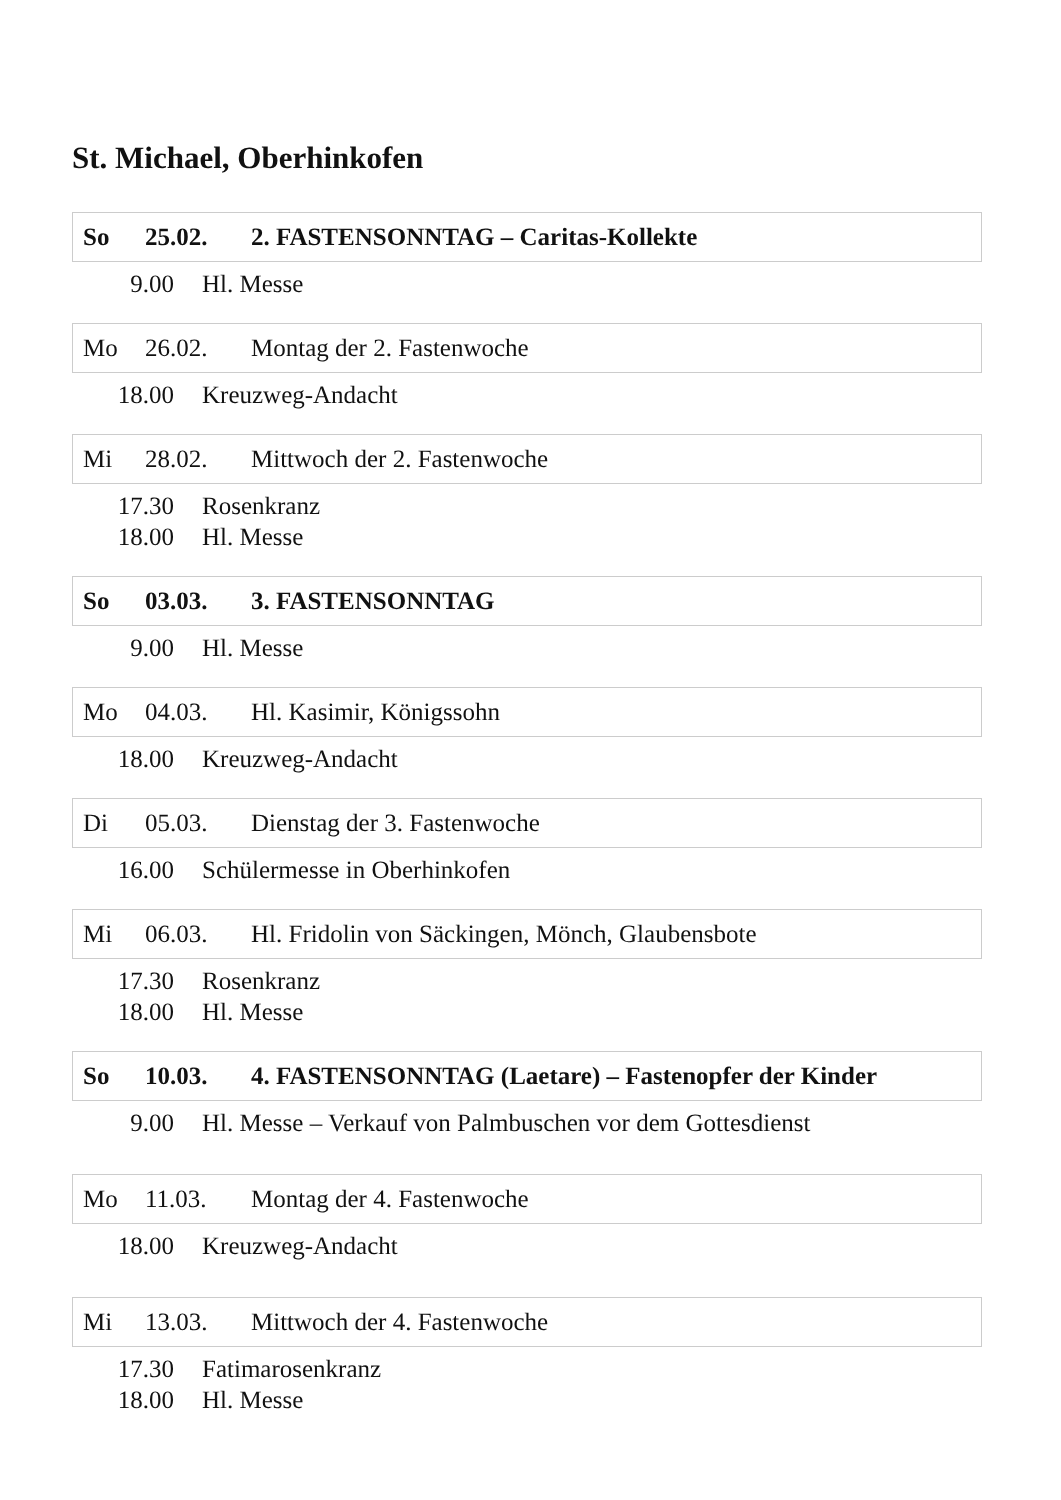St. Michael, Oberhinkofen
So 25.02. 2. FASTENSONNTAG – Caritas-Kollekte
9.00 Hl. Messe
Mo 26.02. Montag der 2. Fastenwoche
18.00 Kreuzweg-Andacht
Mi 28.02. Mittwoch der 2. Fastenwoche
17.30 Rosenkranz
18.00 Hl. Messe
So 03.03. 3. FASTENSONNTAG
9.00 Hl. Messe
Mo 04.03. Hl. Kasimir, Königssohn
18.00 Kreuzweg-Andacht
Di 05.03. Dienstag der 3. Fastenwoche
16.00 Schülermesse in Oberhinkofen
Mi 06.03. Hl. Fridolin von Säckingen, Mönch, Glaubensbote
17.30 Rosenkranz
18.00 Hl. Messe
So 10.03. 4. FASTENSONNTAG (Laetare) – Fastenopfer der Kinder
9.00 Hl. Messe – Verkauf von Palmbuschen vor dem Gottesdienst
Mo 11.03. Montag der 4. Fastenwoche
18.00 Kreuzweg-Andacht
Mi 13.03. Mittwoch der 4. Fastenwoche
17.30 Fatimarosenkranz
18.00 Hl. Messe